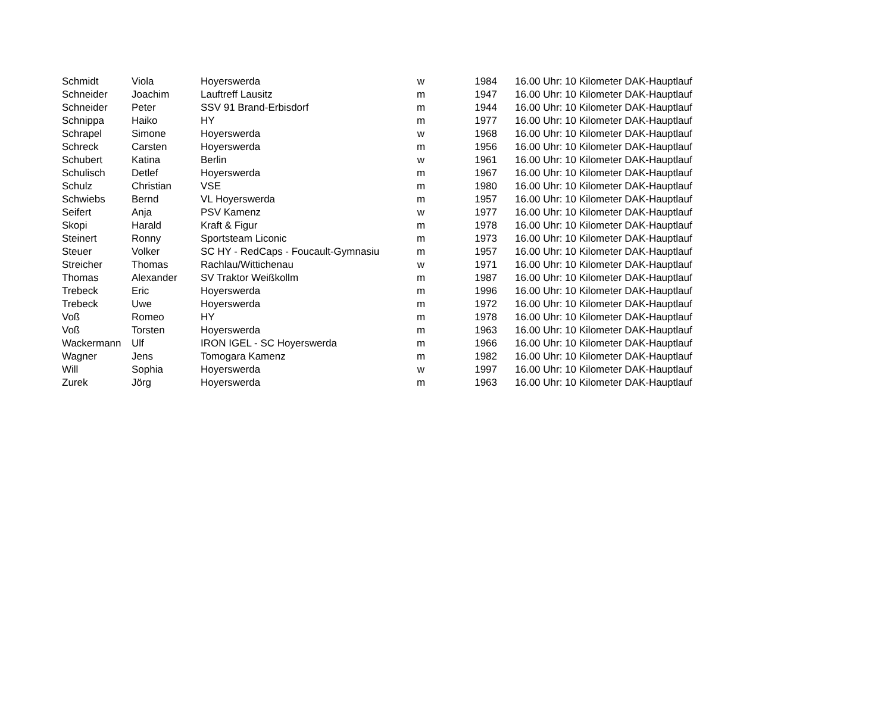| Schmidt | Viola | Hoyerswerda | w | 1984 | 16.00 Uhr: 10 Kilometer DAK-Hauptlauf |
| Schneider | Joachim | Lauftreff Lausitz | m | 1947 | 16.00 Uhr: 10 Kilometer DAK-Hauptlauf |
| Schneider | Peter | SSV 91 Brand-Erbisdorf | m | 1944 | 16.00 Uhr: 10 Kilometer DAK-Hauptlauf |
| Schnippa | Haiko | HY | m | 1977 | 16.00 Uhr: 10 Kilometer DAK-Hauptlauf |
| Schrapel | Simone | Hoyerswerda | w | 1968 | 16.00 Uhr: 10 Kilometer DAK-Hauptlauf |
| Schreck | Carsten | Hoyerswerda | m | 1956 | 16.00 Uhr: 10 Kilometer DAK-Hauptlauf |
| Schubert | Katina | Berlin | w | 1961 | 16.00 Uhr: 10 Kilometer DAK-Hauptlauf |
| Schulisch | Detlef | Hoyerswerda | m | 1967 | 16.00 Uhr: 10 Kilometer DAK-Hauptlauf |
| Schulz | Christian | VSE | m | 1980 | 16.00 Uhr: 10 Kilometer DAK-Hauptlauf |
| Schwiebs | Bernd | VL Hoyerswerda | m | 1957 | 16.00 Uhr: 10 Kilometer DAK-Hauptlauf |
| Seifert | Anja | PSV Kamenz | w | 1977 | 16.00 Uhr: 10 Kilometer DAK-Hauptlauf |
| Skopi | Harald | Kraft & Figur | m | 1978 | 16.00 Uhr: 10 Kilometer DAK-Hauptlauf |
| Steinert | Ronny | Sportsteam Liconic | m | 1973 | 16.00 Uhr: 10 Kilometer DAK-Hauptlauf |
| Steuer | Volker | SC HY - RedCaps - Foucault-Gymnasiu | m | 1957 | 16.00 Uhr: 10 Kilometer DAK-Hauptlauf |
| Streicher | Thomas | Rachlau/Wittichenau | w | 1971 | 16.00 Uhr: 10 Kilometer DAK-Hauptlauf |
| Thomas | Alexander | SV Traktor Weißkollm | m | 1987 | 16.00 Uhr: 10 Kilometer DAK-Hauptlauf |
| Trebeck | Eric | Hoyerswerda | m | 1996 | 16.00 Uhr: 10 Kilometer DAK-Hauptlauf |
| Trebeck | Uwe | Hoyerswerda | m | 1972 | 16.00 Uhr: 10 Kilometer DAK-Hauptlauf |
| Voß | Romeo | HY | m | 1978 | 16.00 Uhr: 10 Kilometer DAK-Hauptlauf |
| Voß | Torsten | Hoyerswerda | m | 1963 | 16.00 Uhr: 10 Kilometer DAK-Hauptlauf |
| Wackermann | Ulf | IRON IGEL - SC Hoyerswerda | m | 1966 | 16.00 Uhr: 10 Kilometer DAK-Hauptlauf |
| Wagner | Jens | Tomogara Kamenz | m | 1982 | 16.00 Uhr: 10 Kilometer DAK-Hauptlauf |
| Will | Sophia | Hoyerswerda | w | 1997 | 16.00 Uhr: 10 Kilometer DAK-Hauptlauf |
| Zurek | Jörg | Hoyerswerda | m | 1963 | 16.00 Uhr: 10 Kilometer DAK-Hauptlauf |